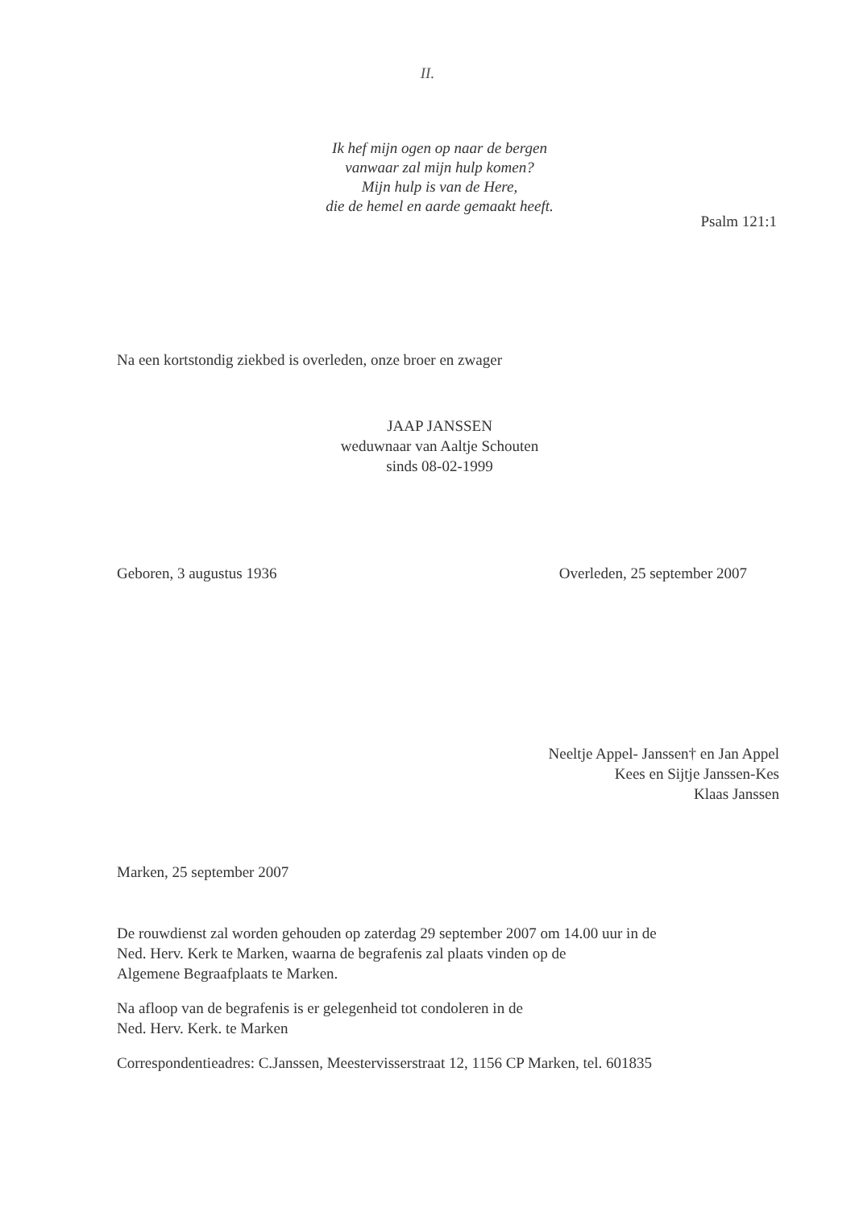II.
Ik hef mijn ogen op naar de bergen
vanwaar zal mijn hulp komen?
Mijn hulp is van de Here,
die de hemel en aarde gemaakt heeft.
Psalm 121:1
Na een kortstondig ziekbed is overleden, onze broer en zwager
JAAP JANSSEN
weduwnaar van Aaltje Schouten
sinds 08-02-1999
Geboren, 3 augustus 1936 Overleden, 25 september 2007
Neeltje Appel- Janssen† en Jan Appel
Kees en Sijtje Janssen-Kes
Klaas Janssen
Marken, 25 september 2007
De rouwdienst zal worden gehouden op zaterdag 29 september 2007 om 14.00 uur in de
Ned. Herv. Kerk te Marken, waarna de begrafenis zal plaats vinden op de
Algemene Begraafplaats te Marken.
Na afloop van de begrafenis is er gelegenheid tot condoleren in de
Ned. Herv. Kerk. te Marken
Correspondentieadres: C.Janssen, Meestervisserstraat 12, 1156 CP Marken, tel. 601835